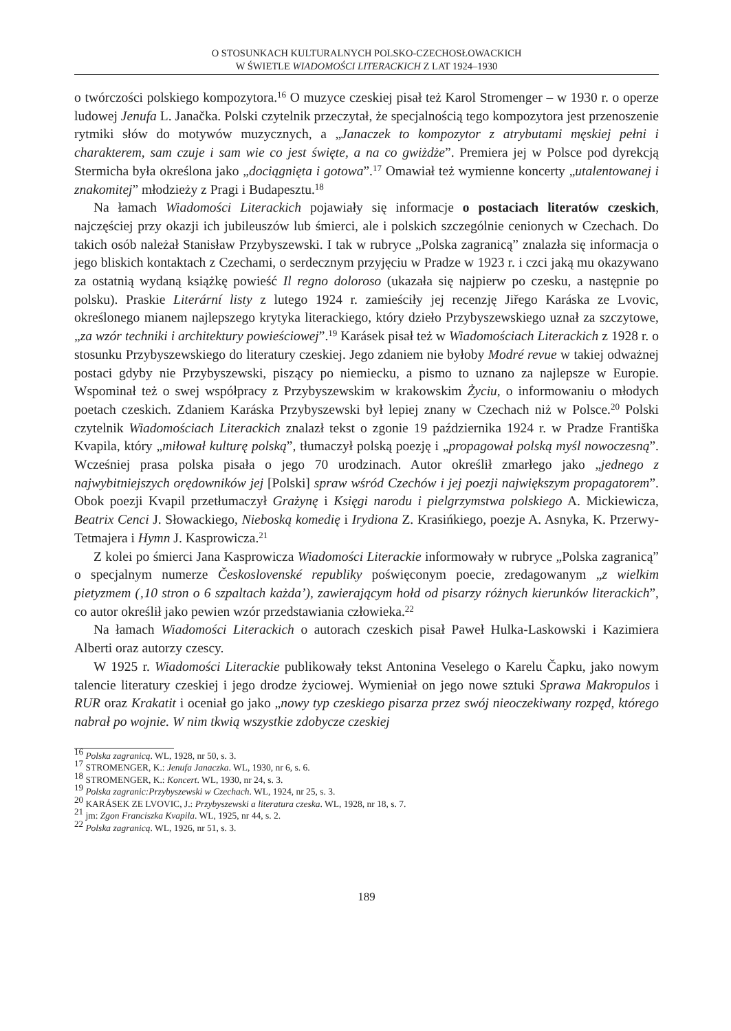O STOSUNKACH KULTURALNYCH POLSKO-CZECHOSŁOWACKICH
W ŚWIETLE WIADOMOŚCI LITERACKICH Z LAT 1924–1930
o twórczości polskiego kompozytora.<sup>16</sup> O muzyce czeskiej pisał też Karol Stromenger – w 1930 r. o operze ludowej Jenufa L. Janačka. Polski czytelnik przeczytał, że specjalnością tego kompozytora jest przenoszenie rytmiki słów do motywów muzycznych, a „Janaczek to kompozytor z atrybutami męskiej pełni i charakterem, sam czuje i sam wie co jest święte, a na co gwiżdże”. Premiera jej w Polsce pod dyrekcją Stermicha była określona jako „dociągnięta i gotowa”.<sup>17</sup> Omawiał też wymienne koncerty „utalentowanej i znakomitej” młodzieży z Pragi i Budapesztu.<sup>18</sup>
Na łamach Wiadomości Literackich pojawiały się informacje o postaciach literatów czeskich, najczęściej przy okazji ich jubileuszów lub śmierci, ale i polskich szczególnie cenionych w Czechach. Do takich osób należał Stanisław Przybyszewski. I tak w rubryce „Polska zagranicą” znalazła się informacja o jego bliskich kontaktach z Czechami, o serdecznym przyjęciu w Pradze w 1923 r. i czci jaką mu okazywano za ostatnią wydaną książkę powieść Il regno doloroso (ukazała się najpierw po czesku, a następnie po polsku). Praskie Literární listy z lutego 1924 r. zamieściły jej recenzję Jiřego Karáska ze Lvovic, określonego mianem najlepszego krytyka literackiego, który dzieło Przybyszewskiego uznał za szczytowe, „za wzór techniki i architektury powieściowej”.<sup>19</sup> Karásek pisał też w Wiadomościach Literackich z 1928 r. o stosunku Przybyszewskiego do literatury czeskiej. Jego zdaniem nie byłoby Modré revue w takiej odważnej postaci gdyby nie Przybyszewski, piszący po niemiecku, a pismo to uznano za najlepsze w Europie. Wspominał też o swej współpracy z Przybyszewskim w krakowskim Życiu, o informowaniu o młodych poetach czeskich. Zdaniem Karáska Przybyszewski był lepiej znany w Czechach niż w Polsce.<sup>20</sup> Polski czytelnik Wiadomościach Literackich znalazł tekst o zgonie 19 października 1924 r. w Pradze Františka Kvapila, który „miłował kulturę polską”, tłumaczył polską poezję i „propagował polską myśl nowoczesną”. Wcześniej prasa polska pisała o jego 70 urodzinach. Autor określił zmarłego jako „jednego z najwybitniejszych orędowników jej [Polski] spraw wśród Czechów i jej poezji największym propagatorem”. Obok poezji Kvapil przetłumaczył Grażynę i Księgi narodu i pielgrzymstwa polskiego A. Mickiewicza, Beatrix Cenci J. Słowackiego, Nieboską komedię i Irydiona Z. Krasińkiego, poezje A. Asnyka, K. Przerwy-Tetmajera i Hymn J. Kasprowicza.<sup>21</sup>
Z kolei po śmierci Jana Kasprowicza Wiadomości Literackie informowały w rubryce „Polska zagranicą” o specjalnym numerze Československé republiky poświęconym poecie, zredagowanym „z wielkim pietyzmem (‚10 stron o 6 szpaltach każda’), zawierającym hołd od pisarzy różnych kierunków literackich”, co autor określił jako pewien wzór przedstawiania człowieka.<sup>22</sup>
Na łamach Wiadomości Literackich o autorach czeskich pisał Paweł Hulka-Laskowski i Kazimiera Alberti oraz autorzy czescy.
W 1925 r. Wiadomości Literackie publikowały tekst Antonina Veselego o Karelu Čapku, jako nowym talencie literatury czeskiej i jego drodze życiowej. Wymieniał on jego nowe sztuki Sprawa Makropulos i RUR oraz Krakatit i oceniał go jako „nowy typ czeskiego pisarza przez swój nieoczekiwany rozpęd, którego nabrał po wojnie. W nim tkwią wszystkie zdobycze czeskiej
<sup>16</sup> Polska zagranicą. WL, 1928, nr 50, s. 3.
<sup>17</sup> STROMENGER, K.: Jenufa Janaczka. WL, 1930, nr 6, s. 6.
<sup>18</sup> STROMENGER, K.: Koncert. WL, 1930, nr 24, s. 3.
<sup>19</sup> Polska zagranic:Przybyszewski w Czechach. WL, 1924, nr 25, s. 3.
<sup>20</sup> KARÁSEK ZE LVOVIC, J.: Przybyszewski a literatura czeska. WL, 1928, nr 18, s. 7.
<sup>21</sup> jm: Zgon Franciszka Kvapila. WL, 1925, nr 44, s. 2.
<sup>22</sup> Polska zagranicą. WL, 1926, nr 51, s. 3.
189